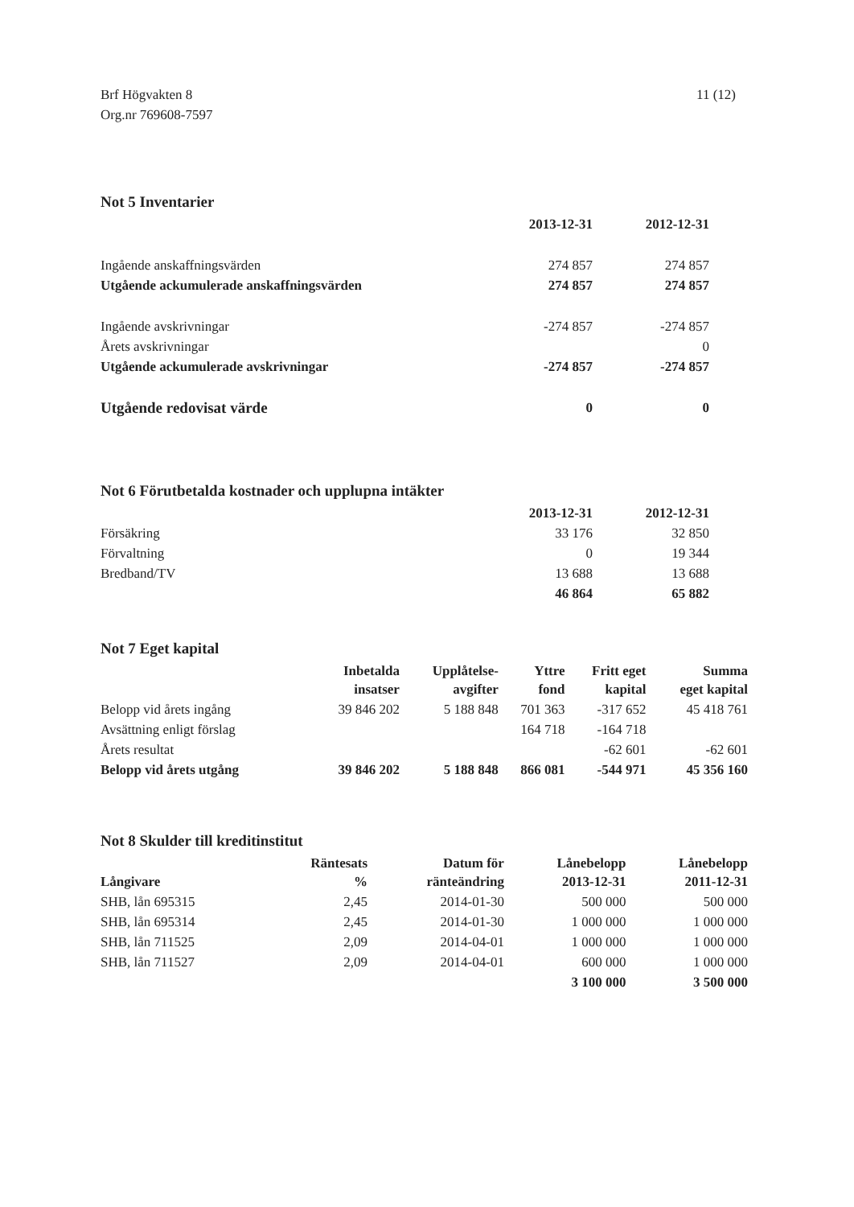Brf Högvakten 8
Org.nr 769608-7597
11 (12)
Not 5 Inventarier
| | 2013-12-31 | 2012-12-31 |
| --- | --- | --- |
| Ingående anskaffningsvärden | 274 857 | 274 857 |
| Utgående ackumulerade anskaffningsvärden | 274 857 | 274 857 |
| Ingående avskrivningar | -274 857 | -274 857 |
| Årets avskrivningar | | 0 |
| Utgående ackumulerade avskrivningar | -274 857 | -274 857 |
| Utgående redovisat värde | 0 | 0 |
Not 6 Förutbetalda kostnader och upplupna intäkter
| | 2013-12-31 | 2012-12-31 |
| --- | --- | --- |
| Försäkring | 33 176 | 32 850 |
| Förvaltning | 0 | 19 344 |
| Bredband/TV | 13 688 | 13 688 |
| | 46 864 | 65 882 |
Not 7 Eget kapital
| | Inbetalda insatser | Upplåtelse- avgifter | Yttre fond | Fritt eget kapital | Summa eget kapital |
| --- | --- | --- | --- | --- | --- |
| Belopp vid årets ingång | 39 846 202 | 5 188 848 | 701 363 | -317 652 | 45 418 761 |
| Avsättning enligt förslag | | | 164 718 | -164 718 | |
| Årets resultat | | | | -62 601 | -62 601 |
| Belopp vid årets utgång | 39 846 202 | 5 188 848 | 866 081 | -544 971 | 45 356 160 |
Not 8 Skulder till kreditinstitut
| Långivare | Räntesats % | Datum för ränteändring | Lånebelopp 2013-12-31 | Lånebelopp 2011-12-31 |
| --- | --- | --- | --- | --- |
| SHB, lån 695315 | 2,45 | 2014-01-30 | 500 000 | 500 000 |
| SHB, lån 695314 | 2,45 | 2014-01-30 | 1 000 000 | 1 000 000 |
| SHB, lån 711525 | 2,09 | 2014-04-01 | 1 000 000 | 1 000 000 |
| SHB, lån 711527 | 2,09 | 2014-04-01 | 600 000 | 1 000 000 |
| | | | 3 100 000 | 3 500 000 |